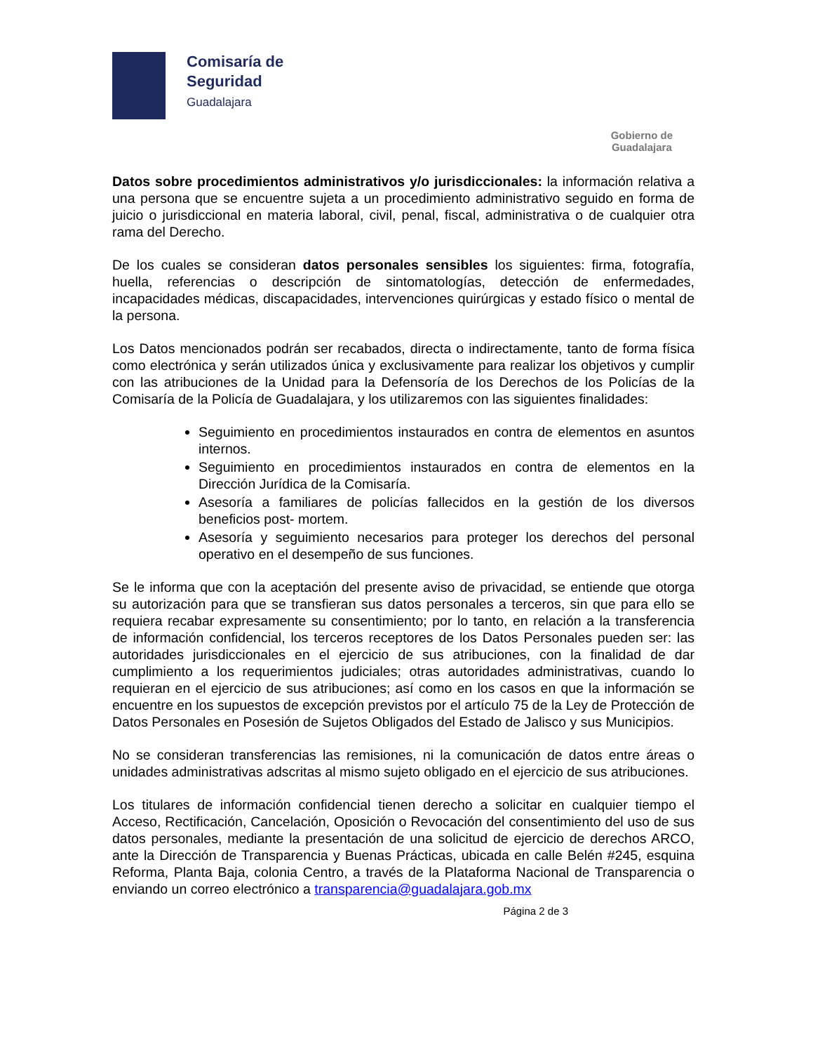Comisaría de
Seguridad
Guadalajara
Gobierno de
Guadalajara
Datos sobre procedimientos administrativos y/o jurisdiccionales: la información relativa a una persona que se encuentre sujeta a un procedimiento administrativo seguido en forma de juicio o jurisdiccional en materia laboral, civil, penal, fiscal, administrativa o de cualquier otra rama del Derecho.
De los cuales se consideran datos personales sensibles los siguientes: firma, fotografía, huella, referencias o descripción de sintomatologías, detección de enfermedades, incapacidades médicas, discapacidades, intervenciones quirúrgicas y estado físico o mental de la persona.
Los Datos mencionados podrán ser recabados, directa o indirectamente, tanto de forma física como electrónica y serán utilizados única y exclusivamente para realizar los objetivos y cumplir con las atribuciones de la Unidad para la Defensoría de los Derechos de los Policías de la Comisaría de la Policía de Guadalajara, y los utilizaremos con las siguientes finalidades:
Seguimiento en procedimientos instaurados en contra de elementos en asuntos internos.
Seguimiento en procedimientos instaurados en contra de elementos en la Dirección Jurídica de la Comisaría.
Asesoría a familiares de policías fallecidos en la gestión de los diversos beneficios post- mortem.
Asesoría y seguimiento necesarios para proteger los derechos del personal operativo en el desempeño de sus funciones.
Se le informa que con la aceptación del presente aviso de privacidad, se entiende que otorga su autorización para que se transfieran sus datos personales a terceros, sin que para ello se requiera recabar expresamente su consentimiento; por lo tanto, en relación a la transferencia de información confidencial, los terceros receptores de los Datos Personales pueden ser: las autoridades jurisdiccionales en el ejercicio de sus atribuciones, con la finalidad de dar cumplimiento a los requerimientos judiciales; otras autoridades administrativas, cuando lo requieran en el ejercicio de sus atribuciones; así como en los casos en que la información se encuentre en los supuestos de excepción previstos por el artículo 75 de la Ley de Protección de Datos Personales en Posesión de Sujetos Obligados del Estado de Jalisco y sus Municipios.
No se consideran transferencias las remisiones, ni la comunicación de datos entre áreas o unidades administrativas adscritas al mismo sujeto obligado en el ejercicio de sus atribuciones.
Los titulares de información confidencial tienen derecho a solicitar en cualquier tiempo el Acceso, Rectificación, Cancelación, Oposición o Revocación del consentimiento del uso de sus datos personales, mediante la presentación de una solicitud de ejercicio de derechos ARCO, ante la Dirección de Transparencia y Buenas Prácticas, ubicada en calle Belén #245, esquina Reforma, Planta Baja, colonia Centro, a través de la Plataforma Nacional de Transparencia o enviando un correo electrónico a transparencia@guadalajara.gob.mx
Página 2 de 3